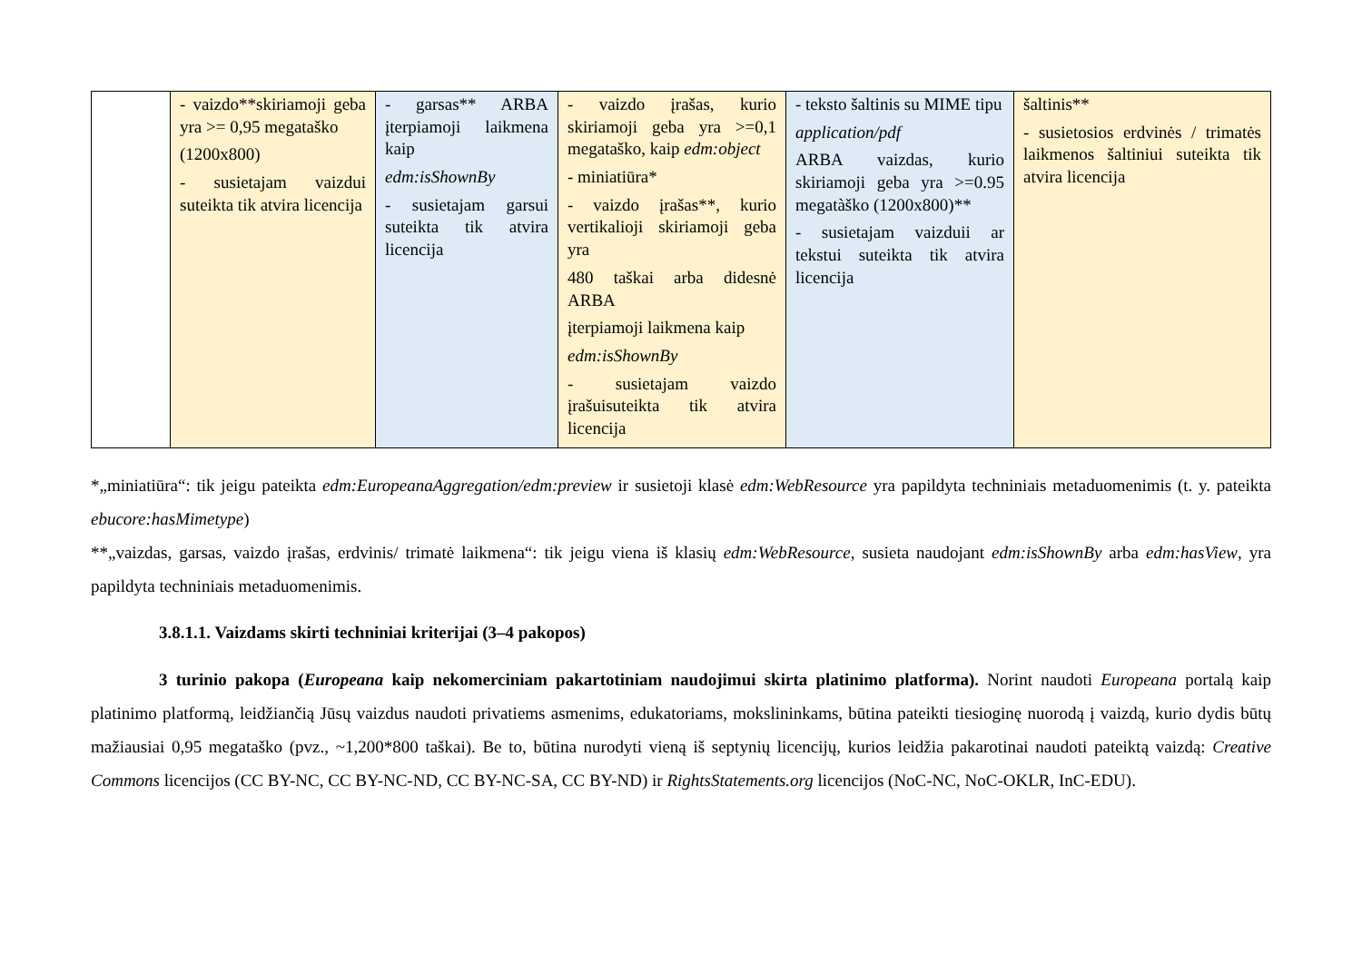| | - vaizdo**skiriamoji geba yra >= 0,95 megataško (1200x800) - susietajam vaizdui suteikta tik atvira licencija | - garsas** ARBA įterpiamoji laikmena kaip edm:isShownBy - susietajam garsui suteikta tik atvira licencija | - vaizdo įrašas, kurio skiriamoji geba yra >=0,1 megataško, kaip edm:object - miniatiūra* - vaizdo įrašas**, kurio vertikalioji skiriamoji geba yra 480 taškai arba didesnė ARBA įterpiamoji laikmena kaip edm:isShownBy - susietajam vaizdo įrašuisuteikta tik atvira licencija | - teksto šaltinis su MIME tipu application/pdf ARBA vaizdas, kurio skiriamoji geba yra >=0.95 megatàško (1200x800)** - susietajam vaizduii ar tekstui suteikta tik atvira licencija | šaltinis** - susietosios erdvinės / trimatės laikmenos šaltiniui suteikta tik atvira licencija |
*„miniatiūra“: tik jeigu pateikta edm:EuropeanaAggregation/edm:preview ir susietoji klasė edm:WebResource yra papildyta techniniais metaduomenimis (t. y. pateikta ebucore:hasMimetype)
**„vaizdas, garsas, vaizdo įrašas, erdvinis/ trimatė laikmena“: tik jeigu viena iš klasių edm:WebResource, susieta naudojant edm:isShownBy arba edm:hasView, yra papildyta techniniais metaduomenimis.
3.8.1.1. Vaizdams skirti techniniai kriterijai (3–4 pakopos)
3 turinio pakopa (Europeana kaip nekomerciniam pakartotiniam naudojimui skirta platinimo platforma). Norint naudoti Europeana portalą kaip platinimo platformą, leidžiančią Jūsų vaizdus naudoti privatiems asmenims, edukatoriams, mokslininkams, būtina pateikti tiesioginę nuorodą į vaizdą, kurio dydis būtų mažiausiai 0,95 megataško (pvz., ~1,200*800 taškai). Be to, būtina nurodyti vieną iš septynių licencijų, kurios leidžia pakarotinai naudoti pateiktą vaizdą: Creative Commons licencijos (CC BY-NC, CC BY-NC-ND, CC BY-NC-SA, CC BY-ND) ir RightsStatements.org licencijos (NoC-NC, NoC-OKLR, InC-EDU).